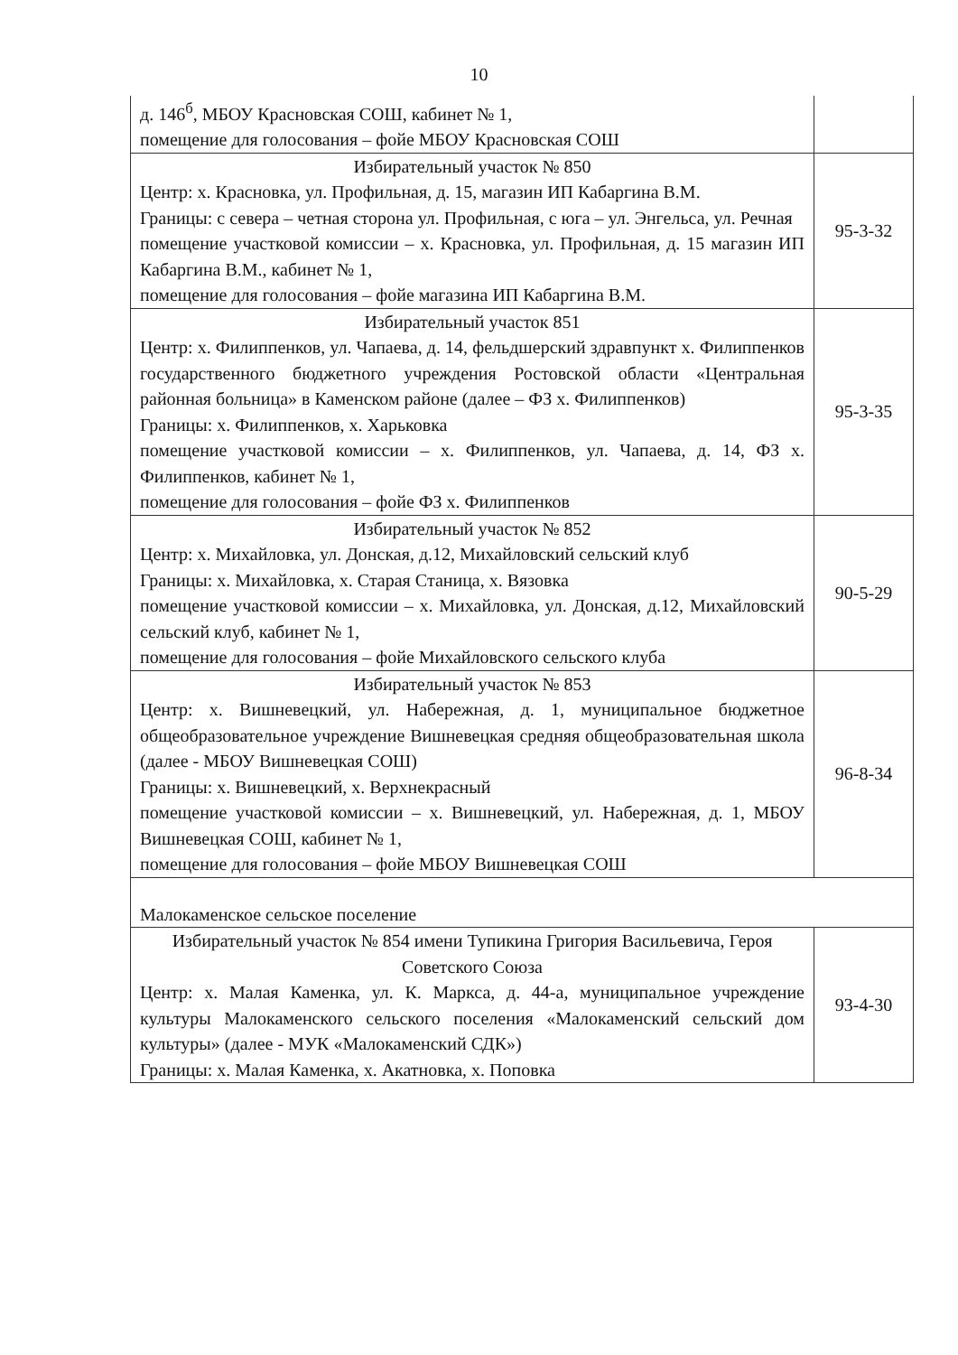10
| д. 146<sup>б</sup>, МБОУ Красновская СОШ, кабинет № 1, помещение для голосования – фойе МБОУ Красновская СОШ | |
| Избирательный участок № 850 Центр: х. Красновка, ул. Профильная, д. 15, магазин ИП Кабаргина В.М. Границы: с севера – четная сторона ул. Профильная, с юга – ул. Энгельса, ул. Речная помещение участковой комиссии – х. Красновка, ул. Профильная, д. 15 магазин ИП Кабаргина В.М., кабинет № 1, помещение для голосования – фойе магазина ИП Кабаргина В.М. | 95-3-32 |
| Избирательный участок 851 Центр: х. Филиппенков, ул. Чапаева, д. 14, фельдшерский здравпункт х. Филиппенков государственного бюджетного учреждения Ростовской области «Центральная районная больница» в Каменском районе (далее – ФЗ х. Филиппенков) Границы: х. Филиппенков, х. Харьковка помещение участковой комиссии – х. Филиппенков, ул. Чапаева, д. 14, ФЗ х. Филиппенков, кабинет № 1, помещение для голосования – фойе ФЗ х. Филиппенков | 95-3-35 |
| Избирательный участок № 852 Центр: х. Михайловка, ул. Донская, д.12, Михайловский сельский клуб Границы: х. Михайловка, х. Старая Станица, х. Вязовка помещение участковой комиссии – х. Михайловка, ул. Донская, д.12, Михайловский сельский клуб, кабинет № 1, помещение для голосования – фойе Михайловского сельского клуба | 90-5-29 |
| Избирательный участок № 853 Центр: х. Вишневецкий, ул. Набережная, д. 1, муниципальное бюджетное общеобразовательное учреждение Вишневецкая средняя общеобразовательная школа (далее - МБОУ Вишневецкая СОШ) Границы: х. Вишневецкий, х. Верхнекрасный помещение участковой комиссии – х. Вишневецкий, ул. Набережная, д. 1, МБОУ Вишневецкая СОШ, кабинет № 1, помещение для голосования – фойе МБОУ Вишневецкая СОШ | 96-8-34 |
| Малокаменское сельское поселение | |
| Избирательный участок № 854 имени Тупикина Григория Васильевича, Героя Советского Союза Центр: х. Малая Каменка, ул. К. Маркса, д. 44-а, муниципальное учреждение культуры Малокаменского сельского поселения «Малокаменский сельский дом культуры» (далее - МУК «Малокаменский СДК») Границы: х. Малая Каменка, х. Акатновка, х. Поповка | 93-4-30 |